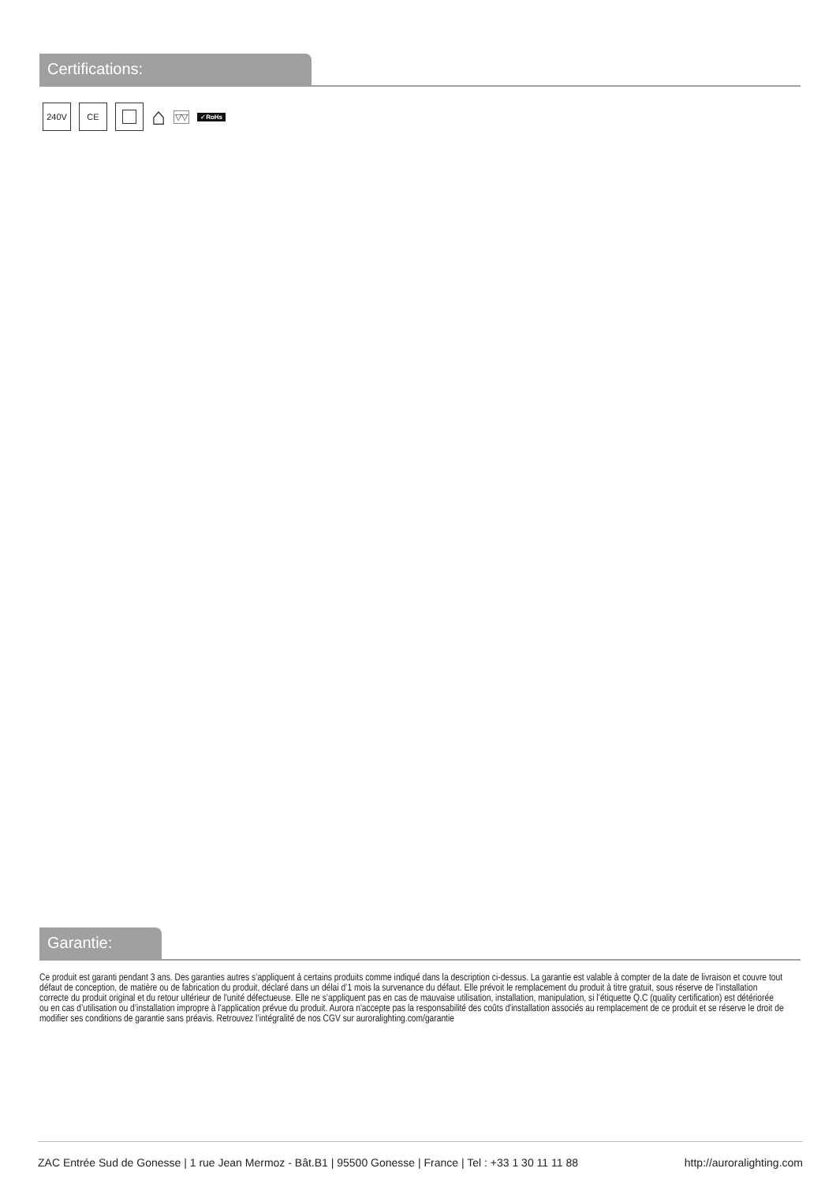Certifications:
240V CE
⌂
▽▽
✓RoHs
Garantie:
Ce produit est garanti pendant 3 ans. Des garanties autres s’appliquent à certains produits comme indiqué dans la description ci-dessus. La garantie est valable à compter de la date de livraison et couvre tout défaut de conception, de matière ou de fabrication du produit, déclaré dans un délai d’1 mois la survenance du défaut. Elle prévoit le remplacement du produit à titre gratuit, sous réserve de l'installation correcte du produit original et du retour ultérieur de l'unité défectueuse. Elle ne s’appliquent pas en cas de mauvaise utilisation, installation, manipulation, si l’étiquette Q.C (quality certification) est détériorée ou en cas d’utilisation ou d’installation impropre à l’application prévue du produit. Aurora n'accepte pas la responsabilité des coûts d'installation associés au remplacement de ce produit et se réserve le droit de modifier ses conditions de garantie sans préavis. Retrouvez l’intégralité de nos CGV sur auroralighting.com/garantie
ZAC Entrée Sud de Gonesse | 1 rue Jean Mermoz - Bât.B1 | 95500 Gonesse | France | Tel : +33 1 30 11 11 88 http://auroralighting.com